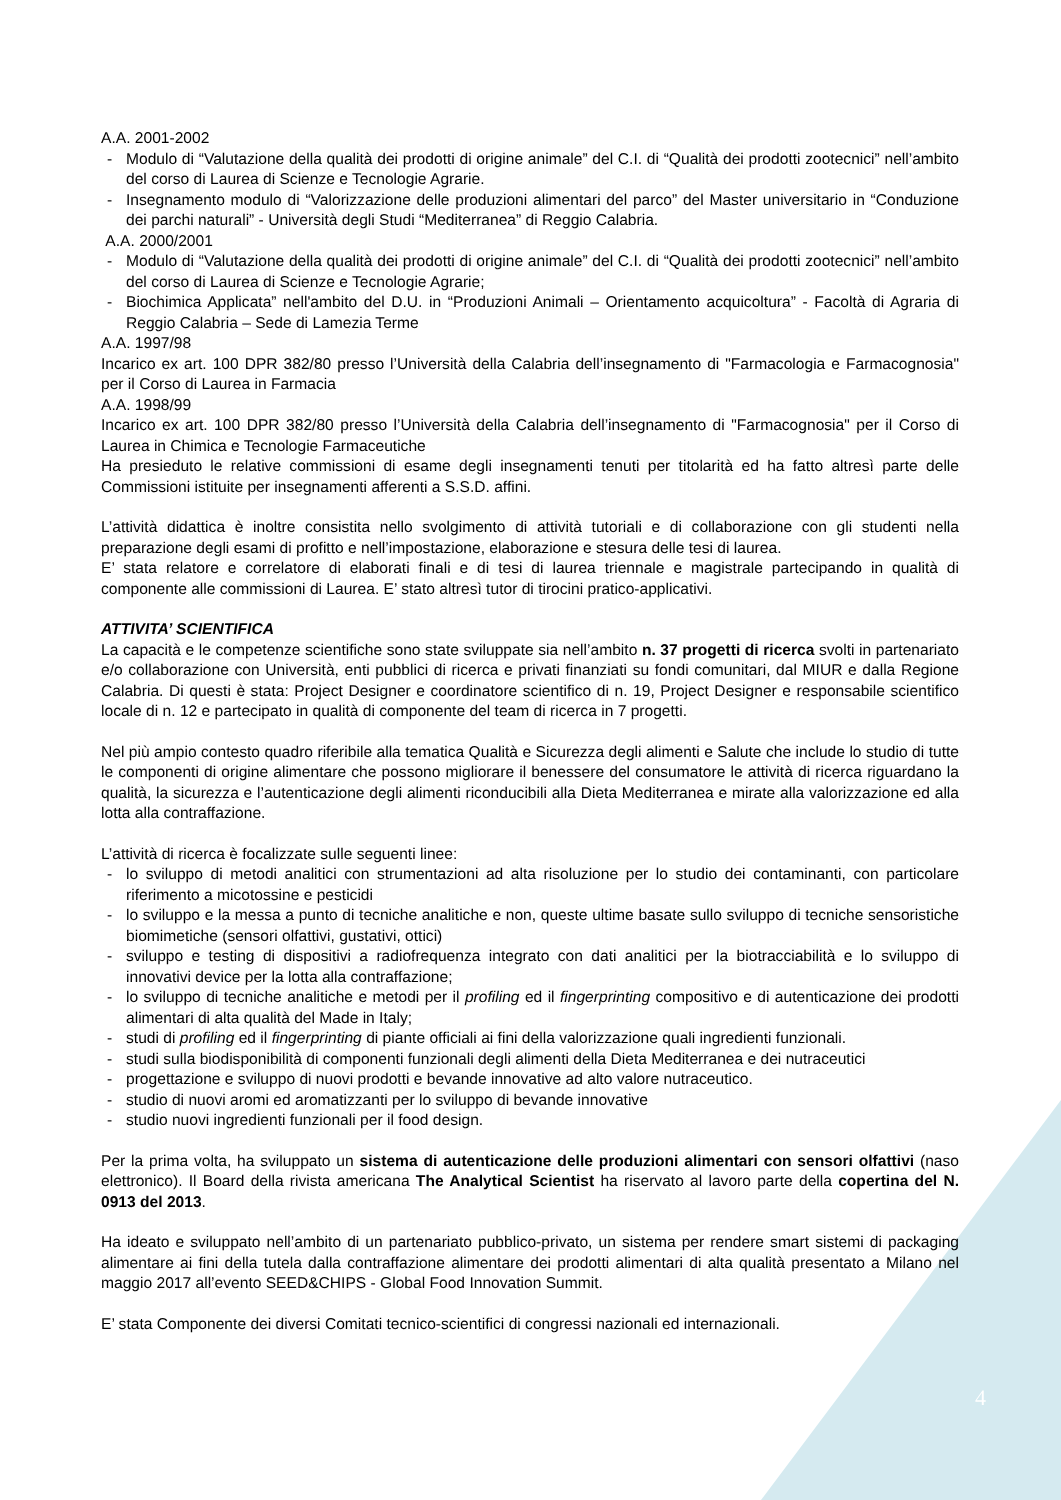A.A. 2001-2002
- Modulo di “Valutazione della qualità dei prodotti di origine animale” del C.I. di “Qualità dei prodotti zootecnici” nell’ambito del corso di Laurea di Scienze e Tecnologie Agrarie.
- Insegnamento modulo di “Valorizzazione delle produzioni alimentari del parco” del Master universitario in “Conduzione dei parchi naturali” - Università degli Studi “Mediterranea” di Reggio Calabria.
A.A. 2000/2001
- Modulo di “Valutazione della qualità dei prodotti di origine animale” del C.I. di “Qualità dei prodotti zootecnici” nell’ambito del corso di Laurea di Scienze e Tecnologie Agrarie;
- Biochimica Applicata” nell'ambito del D.U. in “Produzioni Animali – Orientamento acquicoltura” - Facoltà di Agraria di Reggio Calabria – Sede di Lamezia Terme
A.A. 1997/98
Incarico ex art. 100 DPR 382/80 presso l’Università della Calabria dell’insegnamento di "Farmacologia e Farmacognosia" per il Corso di Laurea in Farmacia
A.A. 1998/99
Incarico ex art. 100 DPR 382/80 presso l’Università della Calabria dell’insegnamento di "Farmacognosia" per il Corso di Laurea in Chimica e Tecnologie Farmaceutiche
Ha presieduto le relative commissioni di esame degli insegnamenti tenuti per titolarità ed ha fatto altresì parte delle Commissioni istituite per insegnamenti afferenti a S.S.D. affini.
L’attività didattica è inoltre consistita nello svolgimento di attività tutoriali e di collaborazione con gli studenti nella preparazione degli esami di profitto e nell’impostazione, elaborazione e stesura delle tesi di laurea.
E’ stata relatore e correlatore di elaborati finali e di tesi di laurea triennale e magistrale partecipando in qualità di componente alle commissioni di Laurea. E’ stato altresì tutor di tirocini pratico-applicativi.
ATTIVITA’ SCIENTIFICA
La capacità e le competenze scientifiche sono state sviluppate sia nell’ambito n. 37 progetti di ricerca svolti in partenariato e/o collaborazione con Università, enti pubblici di ricerca e privati finanziati su fondi comunitari, dal MIUR e dalla Regione Calabria. Di questi è stata: Project Designer e coordinatore scientifico di n. 19, Project Designer e responsabile scientifico locale di n. 12 e partecipato in qualità di componente del team di ricerca in 7 progetti.
Nel più ampio contesto quadro riferibile alla tematica Qualità e Sicurezza degli alimenti e Salute che include lo studio di tutte le componenti di origine alimentare che possono migliorare il benessere del consumatore le attività di ricerca riguardano la qualità, la sicurezza e l’autenticazione degli alimenti riconducibili alla Dieta Mediterranea e mirate alla valorizzazione ed alla lotta alla contraffazione.
L’attività di ricerca è focalizzate sulle seguenti linee:
- lo sviluppo di metodi analitici con strumentazioni ad alta risoluzione per lo studio dei contaminanti, con particolare riferimento a micotossine e pesticidi
- lo sviluppo e la messa a punto di tecniche analitiche e non, queste ultime basate sullo sviluppo di tecniche sensoristiche biomimetiche (sensori olfattivi, gustativi, ottici)
- sviluppo e testing di dispositivi a radiofrequenza integrato con dati analitici per la biotracciabilità e lo sviluppo di innovativi device per la lotta alla contraffazione;
- lo sviluppo di tecniche analitiche e metodi per il profiling ed il fingerprinting compositivo e di autenticazione dei prodotti alimentari di alta qualità del Made in Italy;
- studi di profiling ed il fingerprinting di piante officiali ai fini della valorizzazione quali ingredienti funzionali.
- studi sulla biodisponibilità di componenti funzionali degli alimenti della Dieta Mediterranea e dei nutraceutici
- progettazione e sviluppo di nuovi prodotti e bevande innovative ad alto valore nutraceutico.
- studio di nuovi aromi ed aromatizzanti per lo sviluppo di bevande innovative
- studio nuovi ingredienti funzionali per il food design.
Per la prima volta, ha sviluppato un sistema di autenticazione delle produzioni alimentari con sensori olfattivi (naso elettronico). Il Board della rivista americana The Analytical Scientist ha riservato al lavoro parte della copertina del N. 0913 del 2013.
Ha ideato e sviluppato nell’ambito di un partenariato pubblico-privato, un sistema per rendere smart sistemi di packaging alimentare ai fini della tutela dalla contraffazione alimentare dei prodotti alimentari di alta qualità presentato a Milano nel maggio 2017 all’evento SEED&CHIPS - Global Food Innovation Summit.
E’ stata Componente dei diversi Comitati tecnico-scientifici di congressi nazionali ed internazionali.
4